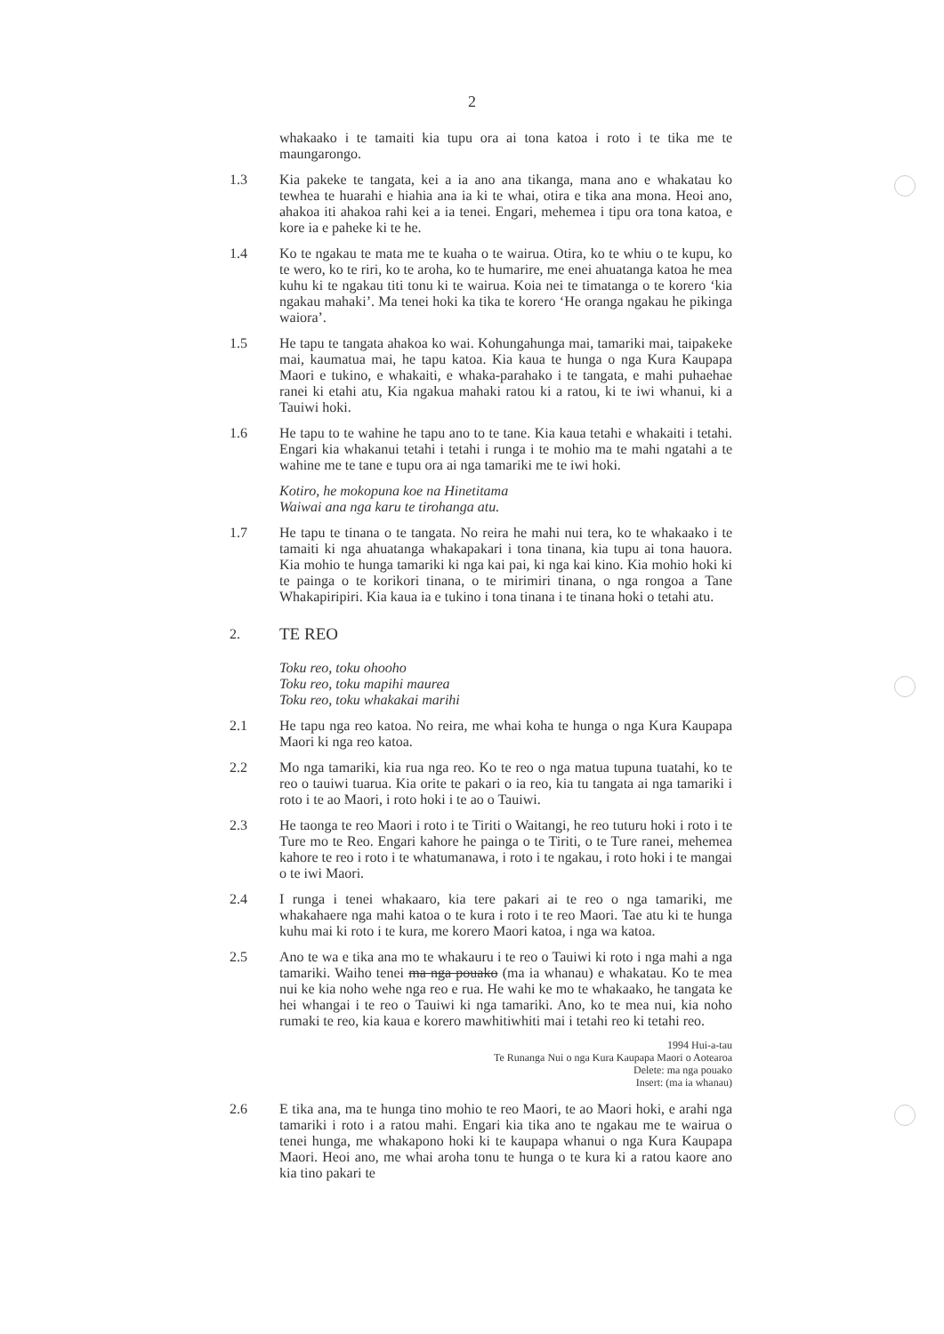2
whakaako i te tamaiti kia tupu ora ai tona katoa i roto i te tika me te maungarongo.
1.3 Kia pakeke te tangata, kei a ia ano ana tikanga, mana ano e whakatau ko tewhea te huarahi e hiahia ana ia ki te whai, otira e tika ana mona. Heoi ano, ahakoa iti ahakoa rahi kei a ia tenei. Engari, mehemea i tipu ora tona katoa, e kore ia e paheke ki te he.
1.4 Ko te ngakau te mata me te kuaha o te wairua. Otira, ko te whiu o te kupu, ko te wero, ko te riri, ko te aroha, ko te humarire, me enei ahuatanga katoa he mea kuhu ki te ngakau titi tonu ki te wairua. Koia nei te timatanga o te korero ‘kia ngakau mahaki’. Ma tenei hoki ka tika te korero ‘He oranga ngakau he pikinga waiora’.
1.5 He tapu te tangata ahakoa ko wai. Kohungahunga mai, tamariki mai, taipakeke mai, kaumatua mai, he tapu katoa. Kia kaua te hunga o nga Kura Kaupapa Maori e tukino, e whakaiti, e whaka-parahako i te tangata, e mahi puhaehae ranei ki etahi atu, Kia ngakua mahaki ratou ki a ratou, ki te iwi whanui, ki a Tauiwi hoki.
1.6 He tapu to te wahine he tapu ano to te tane. Kia kaua tetahi e whakaiti i tetahi. Engari kia whakanui tetahi i tetahi i runga i te mohio ma te mahi ngatahi a te wahine me te tane e tupu ora ai nga tamariki me te iwi hoki.
Kotiro, he mokopuna koe na Hinetitama
Waiwai ana nga karu te tirohanga atu.
1.7 He tapu te tinana o te tangata. No reira he mahi nui tera, ko te whakaako i te tamaiti ki nga ahuatanga whakapakari i tona tinana, kia tupu ai tona hauora. Kia mohio te hunga tamariki ki nga kai pai, ki nga kai kino. Kia mohio hoki ki te painga o te korikori tinana, o te mirimiri tinana, o nga rongoa a Tane Whakapiripiri. Kia kaua ia e tukino i tona tinana i te tinana hoki o tetahi atu.
2.
TE REO
Toku reo, toku ohooho
Toku reo, toku mapihi maurea
Toku reo, toku whakakai marihi
2.1 He tapu nga reo katoa. No reira, me whai koha te hunga o nga Kura Kaupapa Maori ki nga reo katoa.
2.2 Mo nga tamariki, kia rua nga reo. Ko te reo o nga matua tupuna tuatahi, ko te reo o tauiwi tuarua. Kia orite te pakari o ia reo, kia tu tangata ai nga tamariki i roto i te ao Maori, i roto hoki i te ao o Tauiwi.
2.3 He taonga te reo Maori i roto i te Tiriti o Waitangi, he reo tuturu hoki i roto i te Ture mo te Reo. Engari kahore he painga o te Tiriti, o te Ture ranei, mehemea kahore te reo i roto i te whatumanawa, i roto i te ngakau, i roto hoki i te mangai o te iwi Maori.
2.4 I runga i tenei whakaaro, kia tere pakari ai te reo o nga tamariki, me whakahaere nga mahi katoa o te kura i roto i te reo Maori. Tae atu ki te hunga kuhu mai ki roto i te kura, me korero Maori katoa, i nga wa katoa.
2.5 Ano te wa e tika ana mo te whakauru i te reo o Tauiwi ki roto i nga mahi a nga tamariki. Waiho tenei ma nga pouako (ma ia whanau) e whakatau. Ko te mea nui ke kia noho wehe nga reo e rua. He wahi ke mo te whakaako, he tangata ke hei whangai i te reo o Tauiwi ki nga tamariki. Ano, ko te mea nui, kia noho rumaki te reo, kia kaua e korero mawhitiwhiti mai i tetahi reo ki tetahi reo.
1994 Hui-a-tau
Te Runanga Nui o nga Kura Kaupapa Maori o Aotearoa
Delete: ma nga pouako
Insert: (ma ia whanau)
2.6 E tika ana, ma te hunga tino mohio te reo Maori, te ao Maori hoki, e arahi nga tamariki i roto i a ratou mahi. Engari kia tika ano te ngakau me te wairua o tenei hunga, me whakapono hoki ki te kaupapa whanui o nga Kura Kaupapa Maori. Heoi ano, me whai aroha tonu te hunga o te kura ki a ratou kaore ano kia tino pakari te